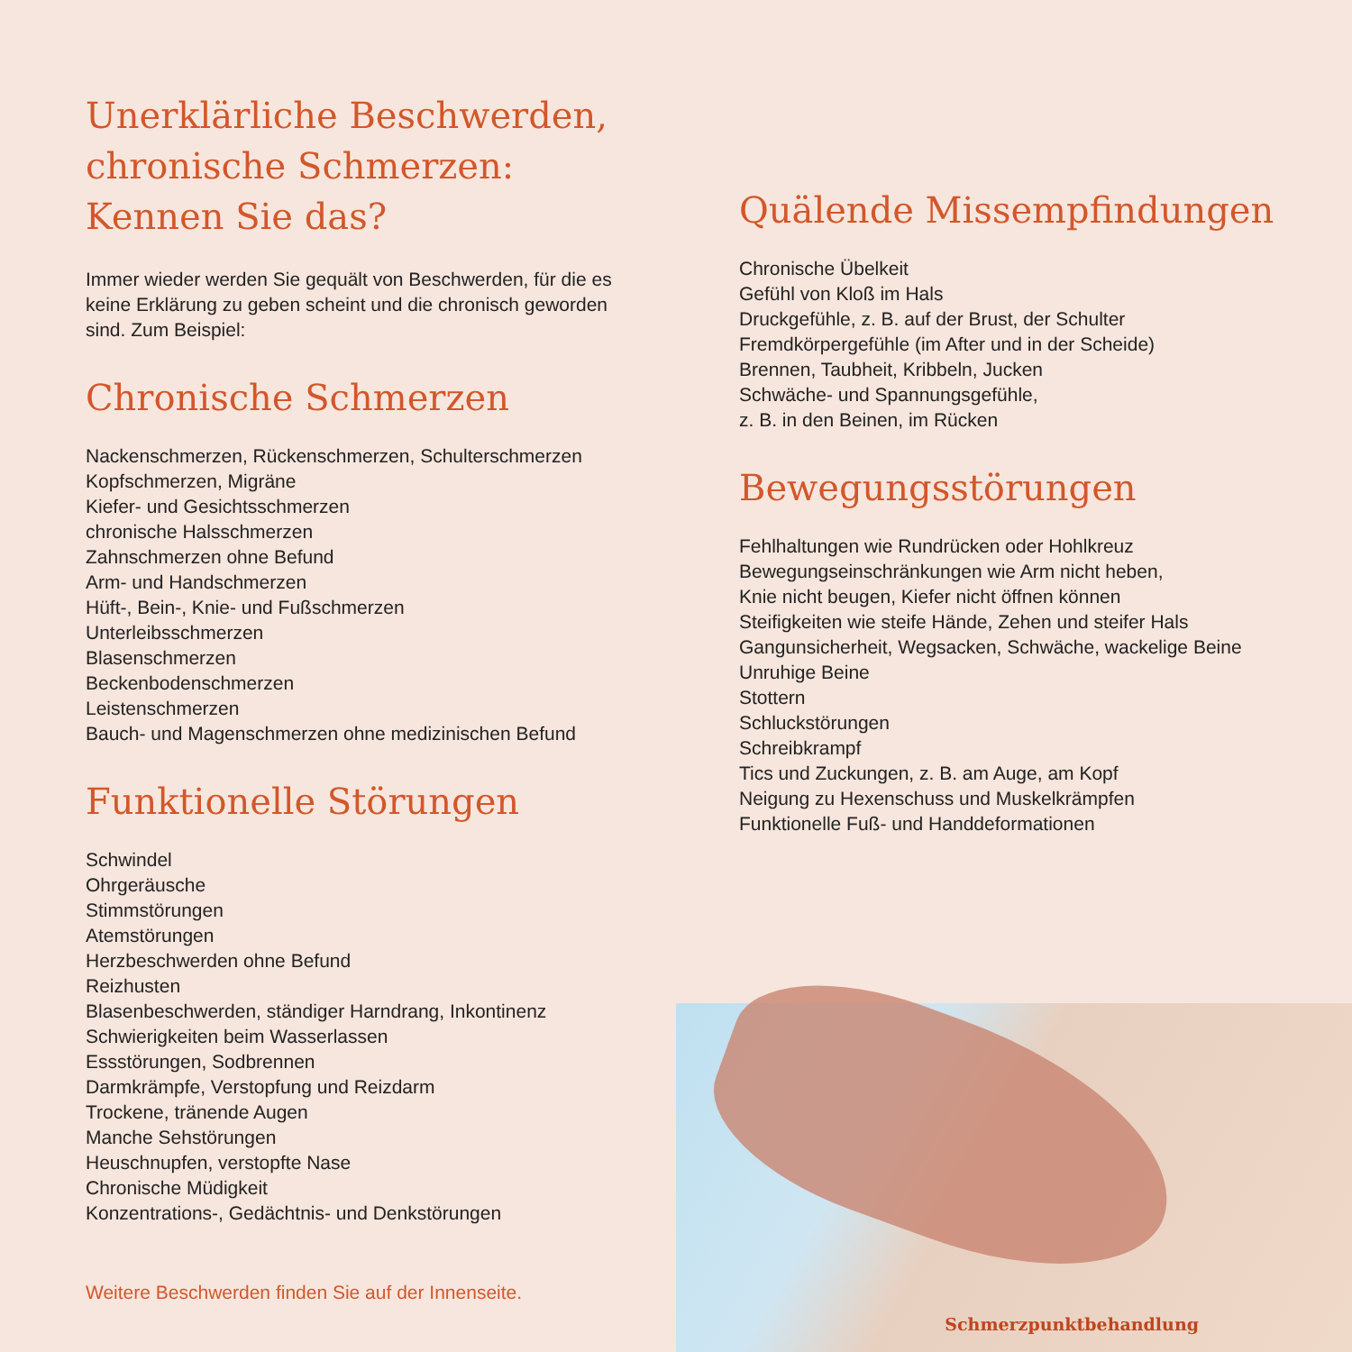Unerklärliche Beschwerden,
chronische Schmerzen:
Kennen Sie das?
Immer wieder werden Sie gequält von Beschwerden, für die es keine Erklärung zu geben scheint und die chronisch geworden sind. Zum Beispiel:
Chronische Schmerzen
Nackenschmerzen, Rückenschmerzen, Schulterschmerzen
Kopfschmerzen, Migräne
Kiefer- und Gesichtsschmerzen
chronische Halsschmerzen
Zahnschmerzen ohne Befund
Arm- und Handschmerzen
Hüft-, Bein-, Knie- und Fußschmerzen
Unterleibsschmerzen
Blasenschmerzen
Beckenbodenschmerzen
Leistenschmerzen
Bauch- und Magenschmerzen ohne medizinischen Befund
Funktionelle Störungen
Schwindel
Ohrgeräusche
Stimmstörungen
Atemstörungen
Herzbeschwerden ohne Befund
Reizhusten
Blasenbeschwerden, ständiger Harndrang, Inkontinenz
Schwierigkeiten beim Wasserlassen
Essstörungen, Sodbrennen
Darmkrämpfe, Verstopfung und Reizdarm
Trockene, tränende Augen
Manche Sehstörungen
Heuschnupfen, verstopfte Nase
Chronische Müdigkeit
Konzentrations-, Gedächtnis- und Denkstörungen
Weitere Beschwerden finden Sie auf der Innenseite.
Quälende Missempfindungen
Chronische Übelkeit
Gefühl von Kloß im Hals
Druckgefühle, z. B. auf der Brust, der Schulter
Fremdkörpergefühle (im After und in der Scheide)
Brennen, Taubheit, Kribbeln, Jucken
Schwäche- und Spannungsgefühle,
z. B. in den Beinen, im Rücken
Bewegungsstörungen
Fehlhaltungen wie Rundrücken oder Hohlkreuz
Bewegungseinschränkungen wie Arm nicht heben,
Knie nicht beugen, Kiefer nicht öffnen können
Steifigkeiten wie steife Hände, Zehen und steifer Hals
Gangunsicherheit, Wegsacken, Schwäche, wackelige Beine
Unruhige Beine
Stottern
Schluckstörungen
Schreibkrampf
Tics und Zuckungen, z. B. am Auge, am Kopf
Neigung zu Hexenschuss und Muskelkrämpfen
Funktionelle Fuß- und Handdeformationen
Schmerzpunktbehandlung